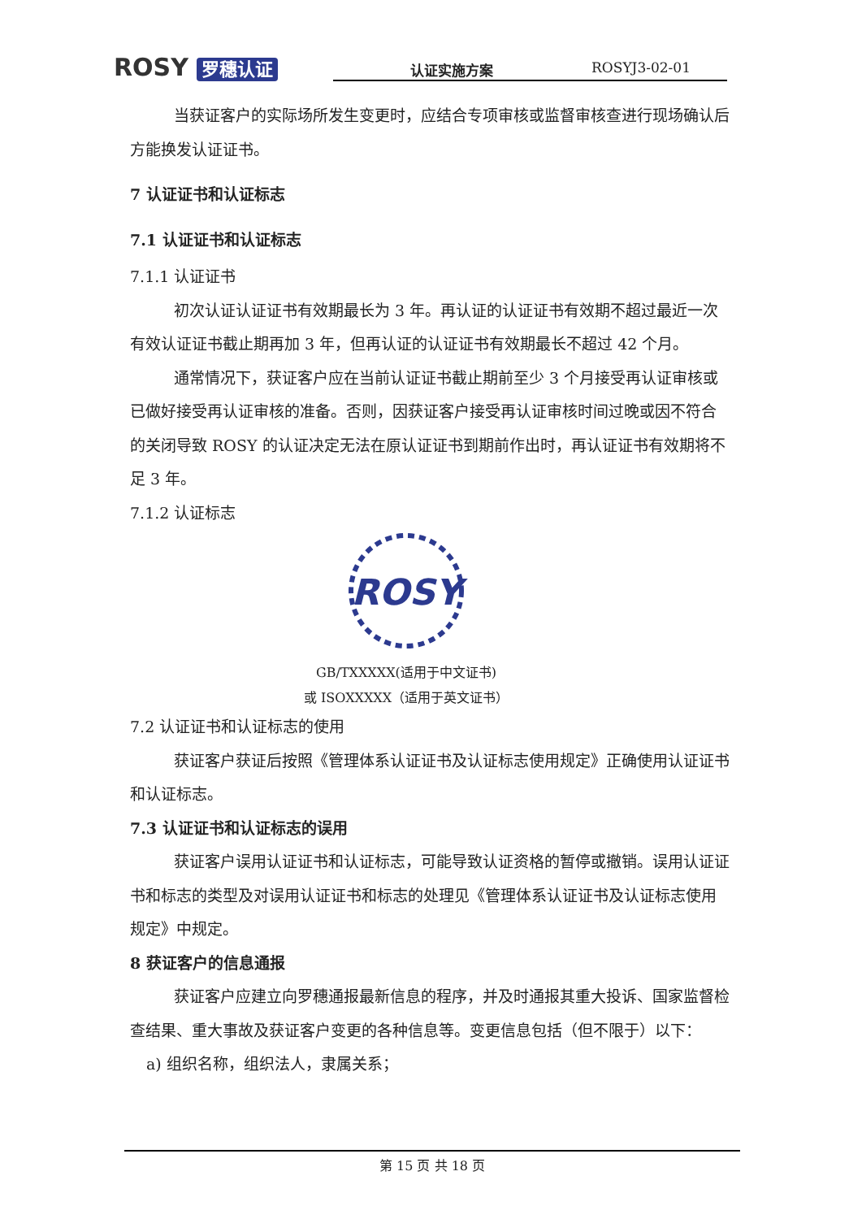ROSY 罗穗认证
认证实施方案 ROSYJ3-02-01
当获证客户的实际场所发生变更时，应结合专项审核或监督审核查进行现场确认后方能换发认证证书。
7 认证证书和认证标志
7.1 认证证书和认证标志
7.1.1 认证证书
初次认证认证证书有效期最长为 3 年。再认证的认证证书有效期不超过最近一次有效认证证书截止期再加 3 年，但再认证的认证证书有效期最长不超过 42 个月。
通常情况下，获证客户应在当前认证证书截止期前至少 3 个月接受再认证审核或已做好接受再认证审核的准备。否则，因获证客户接受再认证审核时间过晚或因不符合的关闭导致 ROSY 的认证决定无法在原认证证书到期前作出时，再认证证书有效期将不足 3 年。
7.1.2 认证标志
ROSY
GB/TXXXXX(适用于中文证书)
或 ISOXXXXX（适用于英文证书）
7.2 认证证书和认证标志的使用
获证客户获证后按照《管理体系认证证书及认证标志使用规定》正确使用认证证书和认证标志。
7.3 认证证书和认证标志的误用
获证客户误用认证证书和认证标志，可能导致认证资格的暂停或撤销。误用认证证书和标志的类型及对误用认证证书和标志的处理见《管理体系认证证书及认证标志使用规定》中规定。
8 获证客户的信息通报
获证客户应建立向罗穗通报最新信息的程序，并及时通报其重大投诉、国家监督检查结果、重大事故及获证客户变更的各种信息等。变更信息包括（但不限于）以下：
a) 组织名称，组织法人，隶属关系；
第 15 页 共 18 页